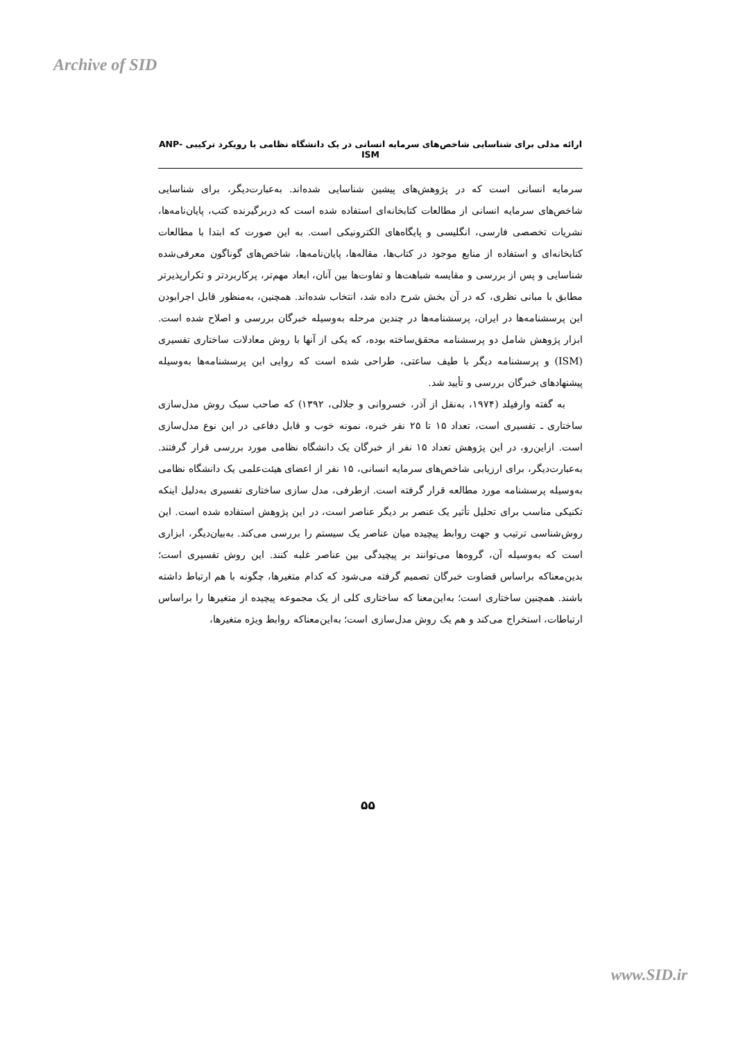Archive of SID
ارائه مدلی برای شناسایی شاخص‌های سرمایه انسانی در یک دانشگاه نظامی با رویکرد ترکیبی ANP-ISM
سرمایه انسانی است که در پژوهش‌های پیشین شناسایی شده‌اند. به‌عبارت‌دیگر، برای شناسایی شاخص‌های سرمایه انسانی از مطالعات کتابخانه‌ای استفاده شده است که دربرگیرنده کتب، پایان‌نامه‌ها، نشریات تخصصی فارسی، انگلیسی و پایگاه‌های الکترونیکی است. به این صورت که ابتدا با مطالعات کتابخانه‌ای و استفاده از منابع موجود در کتاب‌ها، مقاله‌ها، پایان‌نامه‌ها، شاخص‌های گوناگون معرفی‌شده شناسایی و پس از بررسی و مقایسه شباهت‌ها و تفاوت‌ها بین آنان، ابعاد مهم‌تر، پرکاربردتر و تکرارپذیرتر مطابق با مبانی نظری، که در آن بخش شرح داده شد، انتخاب شده‌اند. همچنین، به‌منظور قابل اجرابودن این پرسشنامه‌ها در ایران، پرسشنامه‌ها در چندین مرحله به‌وسیله خبرگان بررسی و اصلاح شده است. ابزار پژوهش شامل دو پرسشنامه محقق‌ساخته بوده، که یکی از آنها با روش معادلات ساختاری تفسیری (ISM) و پرسشنامه دیگر با طیف ساعتی، طراحی شده است که روایی این پرسشنامه‌ها به‌وسیله پیشنهادهای خبرگان بررسی و تأیید شد.
به گفته وارفیلد (۱۹۷۴، به‌نقل از آذر، خسروانی و جلالی، ۱۳۹۲) که صاحب سبک روش مدل‌سازی ساختاری ـ تفسیری است، تعداد ۱۵ تا ۲۵ نفر خبره، نمونه خوب و قابل دفاعی در این نوع مدل‌سازی است. ازاین‌رو، در این پژوهش تعداد ۱۵ نفر از خبرگان یک دانشگاه نظامی مورد بررسی قرار گرفتند. به‌عبارت‌دیگر، برای ارزیابی شاخص‌های سرمایه انسانی، ۱۵ نفر از اعضای هیئت‌علمی یک دانشگاه نظامی به‌وسیله پرسشنامه مورد مطالعه قرار گرفته است. ازطرفی، مدل سازی ساختاری تفسیری به‌دلیل اینکه تکنیکی مناسب برای تحلیل تأثیر یک عنصر بر دیگر عناصر است، در این پژوهش استفاده شده است. این روش‌شناسی ترتیب و جهت روابط پیچیده میان عناصر یک سیستم را بررسی می‌کند. به‌بیان‌دیگر، ابزاری است که به‌وسیله آن، گروه‌ها می‌توانند بر پیچیدگی بین عناصر غلبه کنند. این روش تفسیری است؛ بدین‌معناکه براساس قضاوت خبرگان تصمیم گرفته می‌شود که کدام متغیرها، چگونه با هم ارتباط داشته باشند. همچنین ساختاری است؛ به‌این‌معنا که ساختاری کلی از یک مجموعه پیچیده از متغیرها را براساس ارتباطات، استخراج می‌کند و هم یک روش مدل‌سازی است؛ به‌این‌معناکه روابط ویژه متغیرها،
۵۵
www.SID.ir